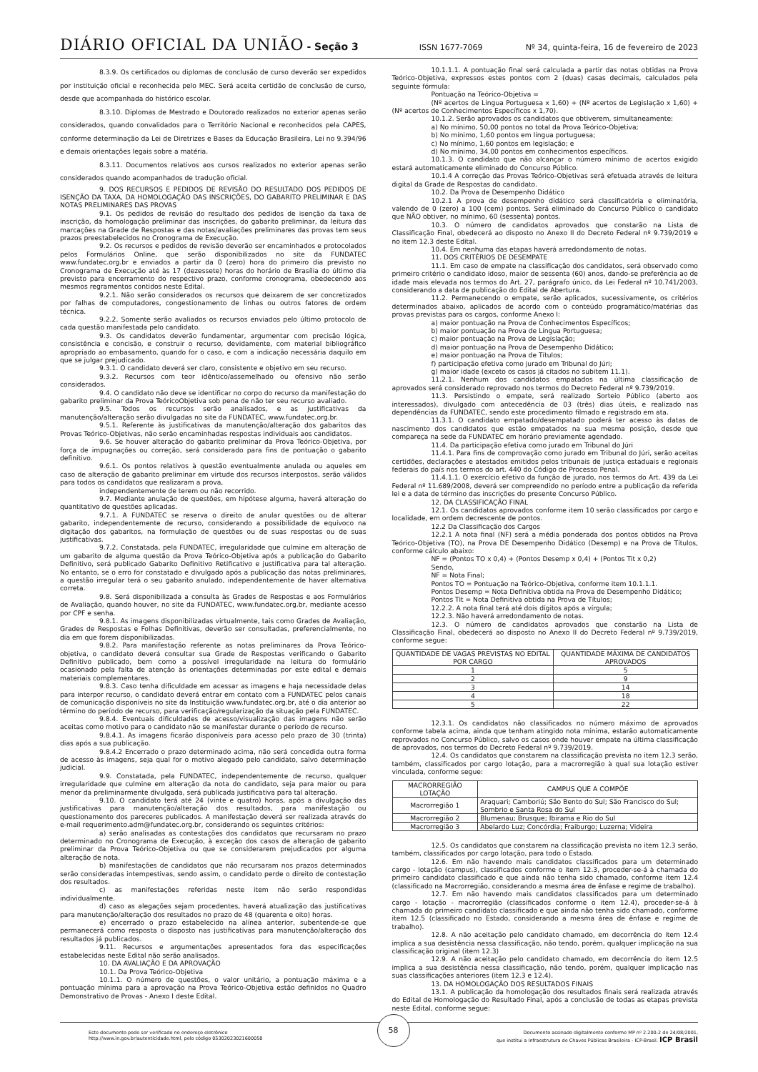DIÁRIO OFICIAL DA UNIÃO - Seção 3 ISSN 1677-7069 Nº 34, quinta-feira, 16 de fevereiro de 2023
8.3.9. Os certificados ou diplomas de conclusão de curso deverão ser expedidos por instituição oficial e reconhecida pelo MEC. Será aceita certidão de conclusão de curso, desde que acompanhada do histórico escolar.
8.3.10. Diplomas de Mestrado e Doutorado realizados no exterior apenas serão considerados, quando convalidados para o Território Nacional e reconhecidos pela CAPES, conforme determinação da Lei de Diretrizes e Bases da Educação Brasileira, Lei no 9.394/96 e demais orientações legais sobre a matéria.
8.3.11. Documentos relativos aos cursos realizados no exterior apenas serão considerados quando acompanhados de tradução oficial.
9. DOS RECURSOS E PEDIDOS DE REVISÃO DO RESULTADO DOS PEDIDOS DE ISENÇÃO DA TAXA, DA HOMOLOGAÇÃO DAS INSCRIÇÕES, DO GABARITO PRELIMINAR E DAS NOTAS PRELIMINARES DAS PROVAS
9.1. Os pedidos de revisão do resultado dos pedidos de isenção da taxa de inscrição, da homologação preliminar das inscrições, do gabarito preliminar, da leitura das marcações na Grade de Respostas e das notas/avaliações preliminares das provas tem seus prazos preestabelecidos no Cronograma de Execução.
9.2. Os recursos e pedidos de revisão deverão ser encaminhados e protocolados pelos Formulários Online, que serão disponibilizados no site da FUNDATEC www.fundatec.org.br e enviados a partir da 0 (zero) hora do primeiro dia previsto no Cronograma de Execução até às 17 (dezessete) horas do horário de Brasília do último dia previsto para encerramento do respectivo prazo, conforme cronograma, obedecendo aos mesmos regramentos contidos neste Edital.
9.2.1. Não serão considerados os recursos que deixarem de ser concretizados por falhas de computadores, congestionamento de linhas ou outros fatores de ordem técnica.
9.2.2. Somente serão avaliados os recursos enviados pelo último protocolo de cada questão manifestada pelo candidato.
9.3. Os candidatos deverão fundamentar, argumentar com precisão lógica, consistência e concisão, e construir o recurso, devidamente, com material bibliográfico apropriado ao embasamento, quando for o caso, e com a indicação necessária daquilo em que se julgar prejudicado.
9.3.1. O candidato deverá ser claro, consistente e objetivo em seu recurso.
9.3.2. Recursos com teor idêntico/assemelhado ou ofensivo não serão considerados.
9.4. O candidato não deve se identificar no corpo do recurso da manifestação do gabarito preliminar da Prova TeóricoObjetiva sob pena de não ter seu recurso avaliado.
9.5. Todos os recursos serão analisados, e as justificativas da manutenção/alteração serão divulgadas no site da FUNDATEC, www.fundatec.org.br.
9.5.1. Referente às justificativas da manutenção/alteração dos gabaritos das Provas Teórico-Objetivas, não serão encaminhadas respostas individuais aos candidatos.
9.6. Se houver alteração do gabarito preliminar da Prova Teórico-Objetiva, por força de impugnações ou correção, será considerado para fins de pontuação o gabarito definitivo.
9.6.1. Os pontos relativos à questão eventualmente anulada ou aqueles em caso de alteração de gabarito preliminar em virtude dos recursos interpostos, serão válidos para todos os candidatos que realizaram a prova,
independentemente de terem ou não recorrido.
9.7. Mediante anulação de questões, em hipótese alguma, haverá alteração do quantitativo de questões aplicadas.
9.7.1. A FUNDATEC se reserva o direito de anular questões ou de alterar gabarito, independentemente de recurso, considerando a possibilidade de equívoco na digitação dos gabaritos, na formulação de questões ou de suas respostas ou de suas justificativas.
9.7.2. Constatada, pela FUNDATEC, irregularidade que culmine em alteração de um gabarito de alguma questão da Prova Teórico-Objetiva após a publicação do Gabarito Definitivo, será publicado Gabarito Definitivo Retificativo e justificativa para tal alteração. No entanto, se o erro for constatado e divulgado após a publicação das notas preliminares, a questão irregular terá o seu gabarito anulado, independentemente de haver alternativa correta.
9.8. Será disponibilizada a consulta às Grades de Respostas e aos Formulários de Avaliação, quando houver, no site da FUNDATEC, www.fundatec.org.br, mediante acesso por CPF e senha.
9.8.1. As imagens disponibilizadas virtualmente, tais como Grades de Avaliação, Grades de Respostas e Folhas Definitivas, deverão ser consultadas, preferencialmente, no dia em que forem disponibilizadas.
9.8.2. Para manifestação referente as notas preliminares da Prova Teórico-objetiva, o candidato deverá consultar sua Grade de Respostas verificando o Gabarito Definitivo publicado, bem como a possível irregularidade na leitura do formulário ocasionado pela falta de atenção às orientações determinadas por este edital e demais materiais complementares.
9.8.3. Caso tenha dificuldade em acessar as imagens e haja necessidade delas para interpor recurso, o candidato deverá entrar em contato com a FUNDATEC pelos canais de comunicação disponíveis no site da Instituição www.fundatec.org.br, até o dia anterior ao término do período de recurso, para verificação/regularização da situação pela FUNDATEC.
9.8.4. Eventuais dificuldades de acesso/visualização das imagens não serão aceitas como motivo para o candidato não se manifestar durante o período de recurso.
9.8.4.1. As imagens ficarão disponíveis para acesso pelo prazo de 30 (trinta) dias após a sua publicação.
9.8.4.2 Encerrado o prazo determinado acima, não será concedida outra forma de acesso às imagens, seja qual for o motivo alegado pelo candidato, salvo determinação judicial.
9.9. Constatada, pela FUNDATEC, independentemente de recurso, qualquer irregularidade que culmine em alteração da nota do candidato, seja para maior ou para menor da preliminarmente divulgada, será publicada justificativa para tal alteração.
9.10. O candidato terá até 24 (vinte e quatro) horas, após a divulgação das justificativas para manutenção/alteração dos resultados, para manifestação ou questionamento dos pareceres publicados. A manifestação deverá ser realizada através do e-mail requerimento.adm@fundatec.org.br, considerando os seguintes critérios:
a) serão analisadas as contestações dos candidatos que recursaram no prazo determinado no Cronograma de Execução, à exceção dos casos de alteração de gabarito preliminar da Prova Teórico-Objetiva ou que se considerarem prejudicados por alguma alteração de nota.
b) manifestações de candidatos que não recursaram nos prazos determinados serão consideradas intempestivas, sendo assim, o candidato perde o direito de contestação dos resultados.
c) as manifestações referidas neste item não serão respondidas individualmente.
d) caso as alegações sejam procedentes, haverá atualização das justificativas para manutenção/alteração dos resultados no prazo de 48 (quarenta e oito) horas.
e) encerrado o prazo estabelecido na alínea anterior, subentende-se que permanecerá como resposta o disposto nas justificativas para manutenção/alteração dos resultados já publicados.
9.11. Recursos e argumentações apresentados fora das especificações estabelecidas neste Edital não serão analisados.
10. DA AVALIAÇÃO E DA APROVAÇÃO
10.1. Da Prova Teórico-Objetiva
10.1.1. O número de questões, o valor unitário, a pontuação máxima e a pontuação mínima para a aprovação na Prova Teórico-Objetiva estão definidos no Quadro Demonstrativo de Provas - Anexo I deste Edital.
10.1.1.1. A pontuação final será calculada a partir das notas obtidas na Prova Teórico-Objetiva, expressos estes pontos com 2 (duas) casas decimais, calculados pela seguinte fórmula:
Pontuação na Teórico-Objetiva =
(Nº acertos de Língua Portuguesa x 1,60) + (Nº acertos de Legislação x 1,60) + (Nº acertos de Conhecimentos Específicos x 1,70).
10.1.2. Serão aprovados os candidatos que obtiverem, simultaneamente:
a) No mínimo, 50,00 pontos no total da Prova Teórico-Objetiva;
b) No mínimo, 1,60 pontos em língua portuguesa;
c) No mínimo, 1,60 pontos em legislação; e
d) No mínimo, 34,00 pontos em conhecimentos específicos.
10.1.3. O candidato que não alcançar o número mínimo de acertos exigido estará automaticamente eliminado do Concurso Público.
10.1.4 A correção das Provas Teórico-Objetivas será efetuada através de leitura digital da Grade de Respostas do candidato.
10.2. Da Prova de Desempenho Didático
10.2.1 A prova de desempenho didático será classificatória e eliminatória, valendo de 0 (zero) a 100 (cem) pontos. Será eliminado do Concurso Público o candidato que NÃO obtiver, no mínimo, 60 (sessenta) pontos.
10.3. O número de candidatos aprovados que constarão na Lista de Classificação Final, obedecerá ao disposto no Anexo II do Decreto Federal nº 9.739/2019 e no item 12.3 deste Edital.
10.4. Em nenhuma das etapas haverá arredondamento de notas.
11. DOS CRITÉRIOS DE DESEMPATE
11.1. Em caso de empate na classificação dos candidatos, será observado como primeiro critério o candidato idoso, maior de sessenta (60) anos, dando-se preferência ao de idade mais elevada nos termos do Art. 27, parágrafo único, da Lei Federal nº 10.741/2003, considerando a data de publicação do Edital de Abertura.
11.2. Permanecendo o empate, serão aplicados, sucessivamente, os critérios determinados abaixo, aplicados de acordo com o conteúdo programático/matérias das provas previstas para os cargos, conforme Anexo I:
a) maior pontuação na Prova de Conhecimentos Específicos;
b) maior pontuação na Prova de Língua Portuguesa;
c) maior pontuação na Prova de Legislação;
d) maior pontuação na Prova de Desempenho Didático;
e) maior pontuação na Prova de Títulos;
f) participação efetiva como jurado em Tribunal do Júri;
g) maior idade (exceto os casos já citados no subitem 11.1).
11.2.1. Nenhum dos candidatos empatados na última classificação de aprovados será considerado reprovado nos termos do Decreto Federal nº 9.739/2019.
11.3. Persistindo o empate, será realizado Sorteio Público (aberto aos interessados), divulgado com antecedência de 03 (três) dias úteis, e realizado nas dependências da FUNDATEC, sendo este procedimento filmado e registrado em ata.
11.3.1. O candidato empatado/desempatado poderá ter acesso às datas de nascimento dos candidatos que estão empatados na sua mesma posição, desde que compareça na sede da FUNDATEC em horário previamente agendado.
11.4. Da participação efetiva como jurado em Tribunal do Júri
11.4.1. Para fins de comprovação como jurado em Tribunal do Júri, serão aceitas certidões, declarações e atestados emitidos pelos tribunais de justiça estaduais e regionais federais do país nos termos do art. 440 do Código de Processo Penal.
11.4.1.1. O exercício efetivo da função de jurado, nos termos do Art. 439 da Lei Federal nº 11.689/2008, deverá ser compreendido no período entre a publicação da referida lei e a data de término das inscrições do presente Concurso Público.
12. DA CLASSIFICAÇÃO FINAL
12.1. Os candidatos aprovados conforme item 10 serão classificados por cargo e localidade, em ordem decrescente de pontos.
12.2 Da Classificação dos Cargos
12.2.1 A nota final (NF) será a média ponderada dos pontos obtidos na Prova Teórico-Objetiva (TO), na Prova DE Desempenho Didático (Desemp) e na Prova de Títulos, conforme cálculo abaixo:
NF = (Pontos TO x 0,4) + (Pontos Desemp x 0,4) + (Pontos Tit x 0,2)
Sendo,
NF = Nota Final;
Pontos TO = Pontuação na Teórico-Objetiva, conforme item 10.1.1.1.
Pontos Desemp = Nota Definitiva obtida na Prova de Desempenho Didático;
Pontos Tit = Nota Definitiva obtida na Prova de Títulos;
12.2.2. A nota final terá até dois dígitos após a vírgula;
12.2.3. Não haverá arredondamento de notas.
12.3. O número de candidatos aprovados que constarão na Lista de Classificação Final, obedecerá ao disposto no Anexo II do Decreto Federal nº 9.739/2019, conforme segue:
| QUANTIDADE DE VAGAS PREVISTAS NO EDITAL POR CARGO | QUANTIDADE MÁXIMA DE CANDIDATOS APROVADOS |
| --- | --- |
| 1 | 5 |
| 2 | 9 |
| 3 | 14 |
| 4 | 18 |
| 5 | 22 |
12.3.1. Os candidatos não classificados no número máximo de aprovados conforme tabela acima, ainda que tenham atingido nota mínima, estarão automaticamente reprovados no Concurso Público, salvo os casos onde houver empate na última classificação de aprovados, nos termos do Decreto Federal nº 9.739/2019.
12.4. Os candidatos que constarem na classificação prevista no item 12.3 serão, também, classificados por cargo lotação, para a macrorregião à qual sua lotação estiver vinculada, conforme segue:
| MACRORREGIÃO LOTAÇÃO | CAMPUS QUE A COMPÕE |
| --- | --- |
| Macrorregião 1 | Araquari; Camboriú; São Bento do Sul; São Francisco do Sul; Sombrio e Santa Rosa do Sul |
| Macrorregião 2 | Blumenau; Brusque; Ibirama e Rio do Sul |
| Macrorregião 3 | Abelardo Luz; Concórdia; Fraiburgo; Luzerna; Videira |
12.5. Os candidatos que constarem na classificação prevista no item 12.3 serão, também, classificados por cargo lotação, para todo o Estado.
12.6. Em não havendo mais candidatos classificados para um determinado cargo - lotação (campus), classificados conforme o item 12.3, proceder-se-á à chamada do primeiro candidato classificado e que ainda não tenha sido chamado, conforme item 12.4 (classificado na Macrorregião, considerando a mesma área de ênfase e regime de trabalho).
12.7. Em não havendo mais candidatos classificados para um determinado cargo - lotação - macrorregião (classificados conforme o item 12.4), proceder-se-á à chamada do primeiro candidato classificado e que ainda não tenha sido chamado, conforme item 12.5 (classificado no Estado, considerando a mesma área de ênfase e regime de trabalho).
12.8. A não aceitação pelo candidato chamado, em decorrência do item 12.4 implica a sua desistência nessa classificação, não tendo, porém, qualquer implicação na sua classificação original (item 12.3)
12.9. A não aceitação pelo candidato chamado, em decorrência do item 12.5 implica a sua desistência nessa classificação, não tendo, porém, qualquer implicação nas suas classificações anteriores (item 12.3 e 12.4).
13. DA HOMOLOGAÇÃO DOS RESULTADOS FINAIS
13.1. A publicação da homologação dos resultados finais será realizada através do Edital de Homologação do Resultado Final, após a conclusão de todas as etapas prevista neste Edital, conforme segue:
Este documento pode ser verificado no endereço eletrônico
http://www.in.gov.br/autenticidade.html, pelo código 05302023021600058
58
Documento assinado digitalmente conforme MP nº 2.200-2 de 24/08/2001,
que institui a Infraestrutura de Chaves Públicas Brasileira - ICP-Brasil. ICP Brasil